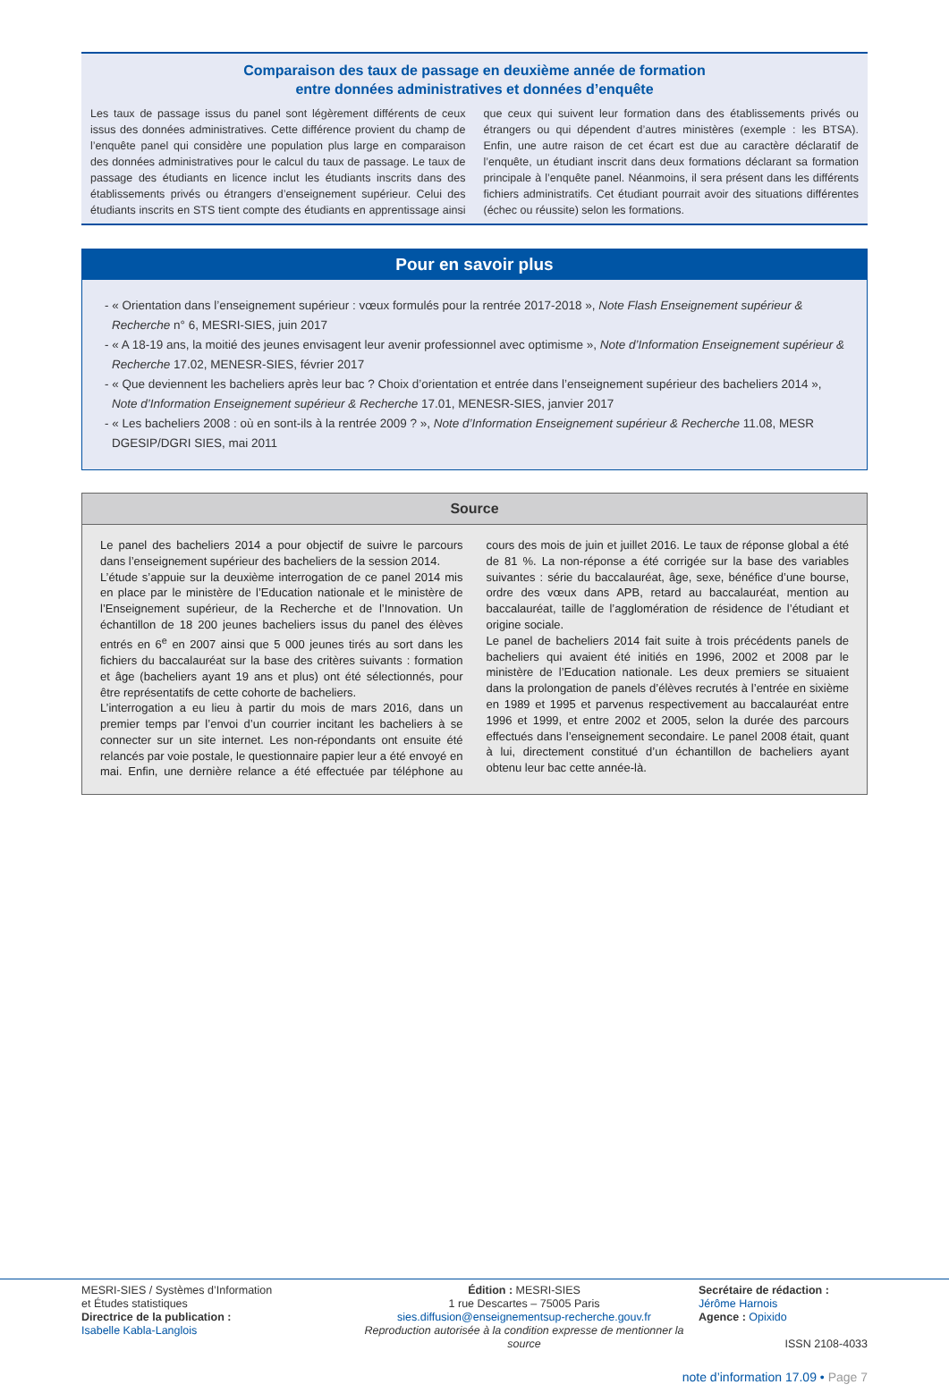Comparaison des taux de passage en deuxième année de formation
entre données administratives et données d’enquête
Les taux de passage issus du panel sont légèrement différents de ceux issus des données administratives. Cette différence provient du champ de l’enquête panel qui considère une population plus large en comparaison des données administratives pour le calcul du taux de passage. Le taux de passage des étudiants en licence inclut les étudiants inscrits dans des établissements privés ou étrangers d’enseignement supérieur. Celui des étudiants inscrits en STS tient compte des étudiants en apprentissage ainsi que ceux qui suivent leur formation dans des établissements privés ou étrangers ou qui dépendent d’autres ministères (exemple : les BTSA). Enfin, une autre raison de cet écart est due au caractère déclaratif de l’enquête, un étudiant inscrit dans deux formations déclarant sa formation principale à l’enquête panel. Néanmoins, il sera présent dans les différents fichiers administratifs. Cet étudiant pourrait avoir des situations différentes (échec ou réussite) selon les formations.
Pour en savoir plus
- « Orientation dans l’enseignement supérieur : vœux formulés pour la rentrée 2017-2018 », Note Flash Enseignement supérieur & Recherche n° 6, MESRI-SIES, juin 2017
- « A 18-19 ans, la moitié des jeunes envisagent leur avenir professionnel avec optimisme », Note d’Information Enseignement supérieur & Recherche 17.02, MENESR-SIES, février 2017
- « Que deviennent les bacheliers après leur bac ? Choix d’orientation et entrée dans l’enseignement supérieur des bacheliers 2014 », Note d’Information Enseignement supérieur & Recherche 17.01, MENESR-SIES, janvier 2017
- « Les bacheliers 2008 : où en sont-ils à la rentrée 2009 ? », Note d’Information Enseignement supérieur & Recherche 11.08, MESR DGESIP/DGRI SIES, mai 2011
Source
Le panel des bacheliers 2014 a pour objectif de suivre le parcours dans l’enseignement supérieur des bacheliers de la session 2014.
L’étude s’appuie sur la deuxième interrogation de ce panel 2014 mis en place par le ministère de l’Education nationale et le ministère de l’Enseignement supérieur, de la Recherche et de l’Innovation. Un échantillon de 18 200 jeunes bacheliers issus du panel des élèves entrés en 6<sup>e</sup> en 2007 ainsi que 5 000 jeunes tirés au sort dans les fichiers du baccalauréat sur la base des critères suivants : formation et âge (bacheliers ayant 19 ans et plus) ont été sélectionnés, pour être représentatifs de cette cohorte de bacheliers.
L’interrogation a eu lieu à partir du mois de mars 2016, dans un premier temps par l’envoi d’un courrier incitant les bacheliers à se connecter sur un site internet. Les non-répondants ont ensuite été relancés par voie postale, le questionnaire papier leur a été envoyé en mai. Enfin, une dernière relance a été effectuée par téléphone au cours des mois de juin et juillet 2016. Le taux de réponse global a été de 81 %. La non-réponse a été corrigée sur la base des variables suivantes : série du baccalauréat, âge, sexe, bénéfice d’une bourse, ordre des vœux dans APB, retard au baccalauréat, mention au baccalauréat, taille de l’agglomération de résidence de l’étudiant et origine sociale.
Le panel de bacheliers 2014 fait suite à trois précédents panels de bacheliers qui avaient été initiés en 1996, 2002 et 2008 par le ministère de l’Education nationale. Les deux premiers se situaient dans la prolongation de panels d’élèves recrutés à l’entrée en sixième en 1989 et 1995 et parvenus respectivement au baccalauréat entre 1996 et 1999, et entre 2002 et 2005, selon la durée des parcours effectués dans l’enseignement secondaire. Le panel 2008 était, quant à lui, directement constitué d’un échantillon de bacheliers ayant obtenu leur bac cette année-là.
MESRI-SIES / Systèmes d’Information
et Études statistiques
Directrice de la publication :
Isabelle Kabla-Langlois
Édition : MESRI-SIES
1 rue Descartes – 75005 Paris
sies.diffusion@enseignementsup-recherche.gouv.fr
Reproduction autorisée à la condition expresse de mentionner la source
Secrétaire de rédaction : Jérôme Harnois
Agence : Opixido
ISSN 2108-4033
note d’information 17.09 • Page 7